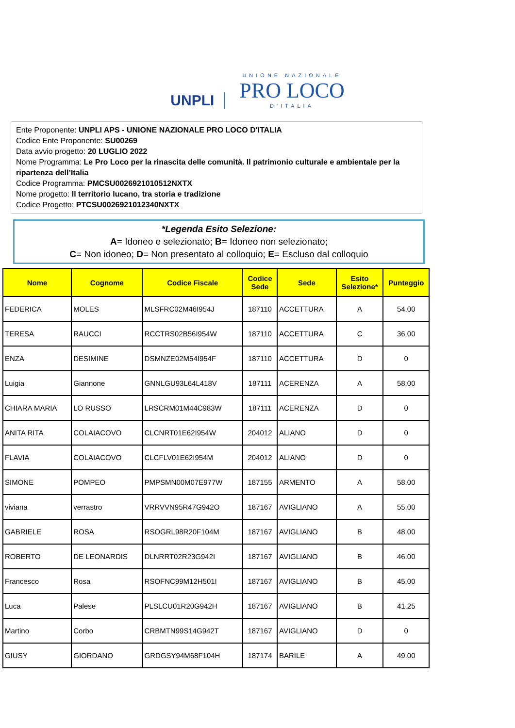UNPLI
UNIONE NAZIONALE
PRO LOCO
D'ITALIA
Ente Proponente: UNPLI APS - UNIONE NAZIONALE PRO LOCO D'ITALIA
Codice Ente Proponente: SU00269
Data avvio progetto: 20 LUGLIO 2022
Nome Programma: Le Pro Loco per la rinascita delle comunità. Il patrimonio culturale e ambientale per la ripartenza dell’Italia
Codice Programma: PMCSU0026921010512NXTX
Nome progetto: Il territorio lucano, tra storia e tradizione
Codice Progetto: PTCSU0026921012340NXTX
*Legenda Esito Selezione:
A= Idoneo e selezionato; B= Idoneo non selezionato;
C= Non idoneo; D= Non presentato al colloquio; E= Escluso dal colloquio
| Nome | Cognome | Codice Fiscale | Codice Sede | Sede | Esito Selezione* | Punteggio |
| --- | --- | --- | --- | --- | --- | --- |
| FEDERICA | MOLES | MLSFRC02M46I954J | 187110 | ACCETTURA | A | 54.00 |
| TERESA | RAUCCI | RCCTRS02B56I954W | 187110 | ACCETTURA | C | 36.00 |
| ENZA | DESIMINE | DSMNZE02M54I954F | 187110 | ACCETTURA | D | 0 |
| Luigia | Giannone | GNNLGU93L64L418V | 187111 | ACERENZA | A | 58.00 |
| CHIARA MARIA | LO RUSSO | LRSCRM01M44C983W | 187111 | ACERENZA | D | 0 |
| ANITA RITA | COLAIACOVO | CLCNRT01E62I954W | 204012 | ALIANO | D | 0 |
| FLAVIA | COLAIACOVO | CLCFLV01E62I954M | 204012 | ALIANO | D | 0 |
| SIMONE | POMPEO | PMPSMN00M07E977W | 187155 | ARMENTO | A | 58.00 |
| viviana | verrastro | VRRVVN95R47G942O | 187167 | AVIGLIANO | A | 55.00 |
| GABRIELE | ROSA | RSOGRL98R20F104M | 187167 | AVIGLIANO | B | 48.00 |
| ROBERTO | DE LEONARDIS | DLNRRT02R23G942I | 187167 | AVIGLIANO | B | 46.00 |
| Francesco | Rosa | RSOFNC99M12H501I | 187167 | AVIGLIANO | B | 45.00 |
| Luca | Palese | PLSLCU01R20G942H | 187167 | AVIGLIANO | B | 41.25 |
| Martino | Corbo | CRBMTN99S14G942T | 187167 | AVIGLIANO | D | 0 |
| GIUSY | GIORDANO | GRDGSY94M68F104H | 187174 | BARILE | A | 49.00 |